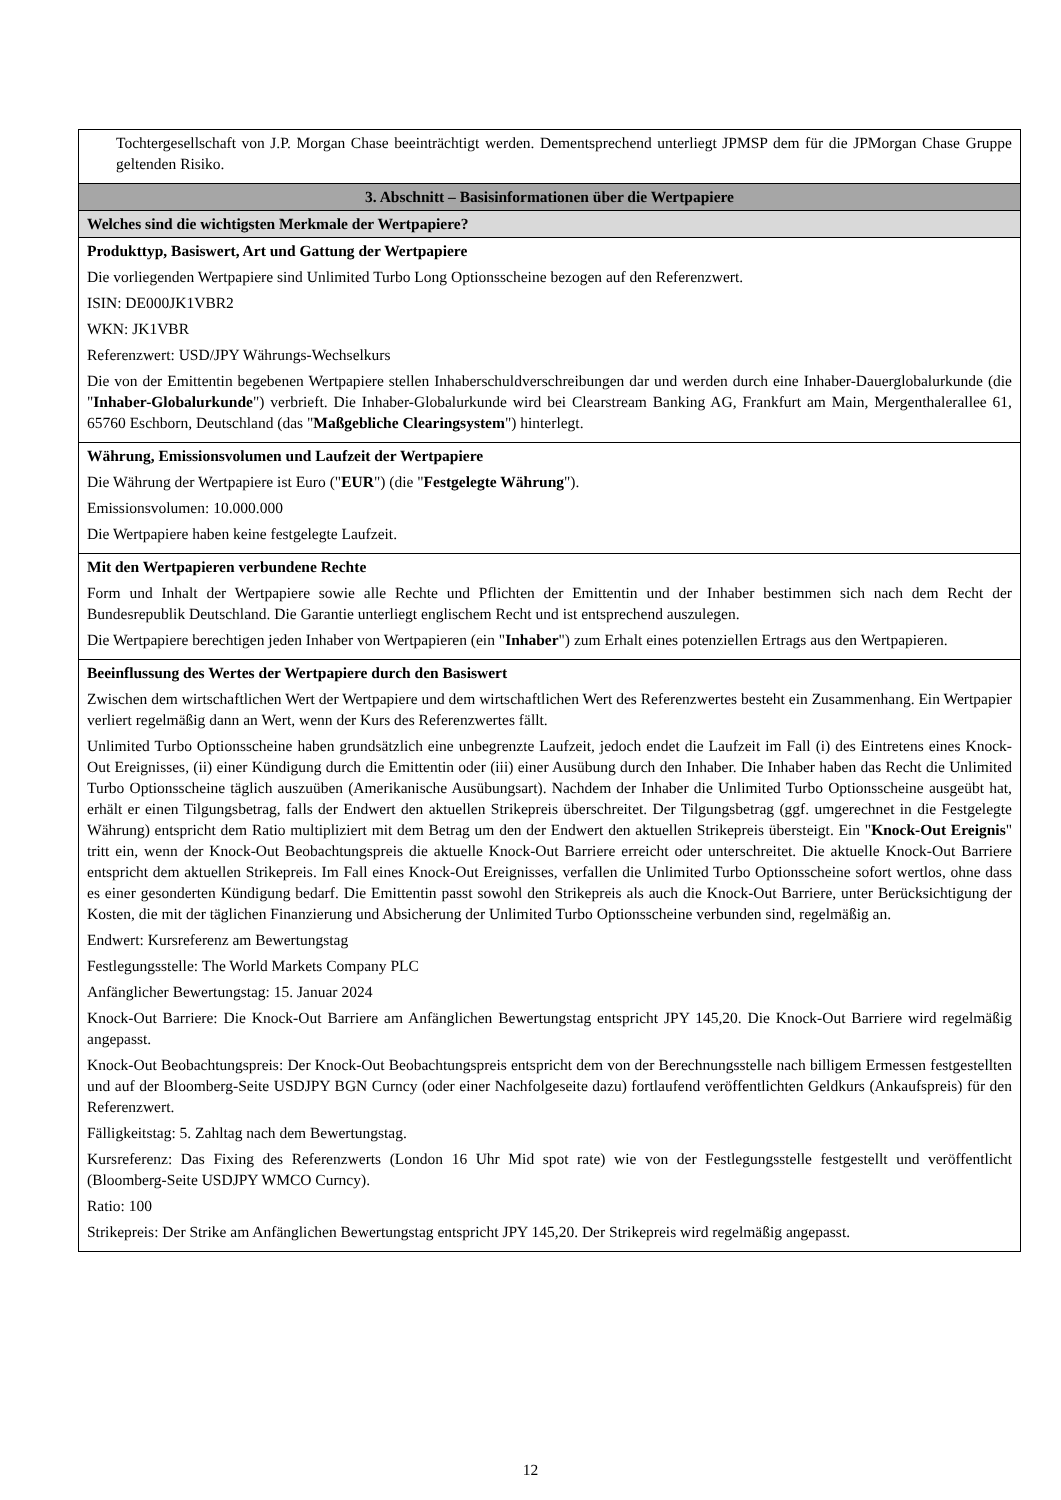Tochtergesellschaft von J.P. Morgan Chase beeinträchtigt werden. Dementsprechend unterliegt JPMSP dem für die JPMorgan Chase Gruppe geltenden Risiko.
3. Abschnitt – Basisinformationen über die Wertpapiere
Welches sind die wichtigsten Merkmale der Wertpapiere?
Produkttyp, Basiswert, Art und Gattung der Wertpapiere
Die vorliegenden Wertpapiere sind Unlimited Turbo Long Optionsscheine bezogen auf den Referenzwert.
ISIN: DE000JK1VBR2
WKN: JK1VBR
Referenzwert: USD/JPY Währungs-Wechselkurs
Die von der Emittentin begebenen Wertpapiere stellen Inhaberschuldverschreibungen dar und werden durch eine Inhaber-Dauerglobalurkunde (die "Inhaber-Globalurkunde") verbrieft. Die Inhaber-Globalurkunde wird bei Clearstream Banking AG, Frankfurt am Main, Mergenthalerallee 61, 65760 Eschborn, Deutschland (das "Maßgebliche Clearingsystem") hinterlegt.
Währung, Emissionsvolumen und Laufzeit der Wertpapiere
Die Währung der Wertpapiere ist Euro ("EUR") (die "Festgelegte Währung").
Emissionsvolumen: 10.000.000
Die Wertpapiere haben keine festgelegte Laufzeit.
Mit den Wertpapieren verbundene Rechte
Form und Inhalt der Wertpapiere sowie alle Rechte und Pflichten der Emittentin und der Inhaber bestimmen sich nach dem Recht der Bundesrepublik Deutschland. Die Garantie unterliegt englischem Recht und ist entsprechend auszulegen.
Die Wertpapiere berechtigen jeden Inhaber von Wertpapieren (ein "Inhaber") zum Erhalt eines potenziellen Ertrags aus den Wertpapieren.
Beeinflussung des Wertes der Wertpapiere durch den Basiswert
Zwischen dem wirtschaftlichen Wert der Wertpapiere und dem wirtschaftlichen Wert des Referenzwertes besteht ein Zusammenhang. Ein Wertpapier verliert regelmäßig dann an Wert, wenn der Kurs des Referenzwertes fällt.
Unlimited Turbo Optionsscheine haben grundsätzlich eine unbegrenzte Laufzeit, jedoch endet die Laufzeit im Fall (i) des Eintretens eines Knock-Out Ereignisses, (ii) einer Kündigung durch die Emittentin oder (iii) einer Ausübung durch den Inhaber. Die Inhaber haben das Recht die Unlimited Turbo Optionsscheine täglich auszuüben (Amerikanische Ausübungsart). Nachdem der Inhaber die Unlimited Turbo Optionsscheine ausgeübt hat, erhält er einen Tilgungsbetrag, falls der Endwert den aktuellen Strikepreis überschreitet. Der Tilgungsbetrag (ggf. umgerechnet in die Festgelegte Währung) entspricht dem Ratio multipliziert mit dem Betrag um den der Endwert den aktuellen Strikepreis übersteigt. Ein "Knock-Out Ereignis" tritt ein, wenn der Knock-Out Beobachtungspreis die aktuelle Knock-Out Barriere erreicht oder unterschreitet. Die aktuelle Knock-Out Barriere entspricht dem aktuellen Strikepreis. Im Fall eines Knock-Out Ereignisses, verfallen die Unlimited Turbo Optionsscheine sofort wertlos, ohne dass es einer gesonderten Kündigung bedarf. Die Emittentin passt sowohl den Strikepreis als auch die Knock-Out Barriere, unter Berücksichtigung der Kosten, die mit der täglichen Finanzierung und Absicherung der Unlimited Turbo Optionsscheine verbunden sind, regelmäßig an.
Endwert: Kursreferenz am Bewertungstag
Festlegungsstelle: The World Markets Company PLC
Anfänglicher Bewertungstag: 15. Januar 2024
Knock-Out Barriere: Die Knock-Out Barriere am Anfänglichen Bewertungstag entspricht JPY 145,20. Die Knock-Out Barriere wird regelmäßig angepasst.
Knock-Out Beobachtungspreis: Der Knock-Out Beobachtungspreis entspricht dem von der Berechnungsstelle nach billigem Ermessen festgestellten und auf der Bloomberg-Seite USDJPY BGN Curncy (oder einer Nachfolgeseite dazu) fortlaufend veröffentlichten Geldkurs (Ankaufspreis) für den Referenzwert.
Fälligkeitstag: 5. Zahltag nach dem Bewertungstag.
Kursreferenz: Das Fixing des Referenzwerts (London 16 Uhr Mid spot rate) wie von der Festlegungsstelle festgestellt und veröffentlicht (Bloomberg-Seite USDJPY WMCO Curncy).
Ratio: 100
Strikepreis: Der Strike am Anfänglichen Bewertungstag entspricht JPY 145,20. Der Strikepreis wird regelmäßig angepasst.
12